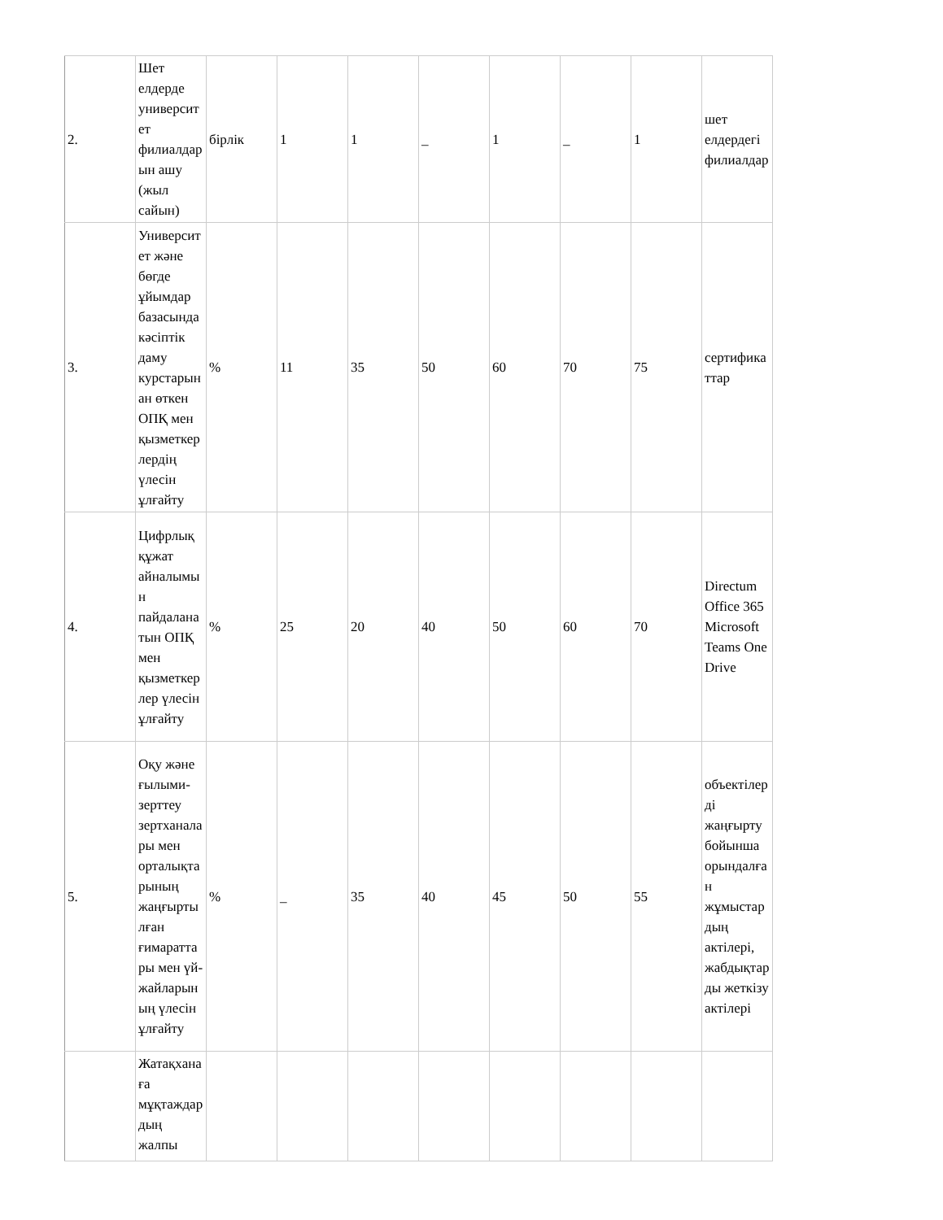| 2. | Шет елдерде университет филиалдарын ашу (жыл сайын) | бірлік | 1 | 1 | _ | 1 | _ | 1 | шет елдердегі филиалдар |
| 3. | Университет және бөгде ұйымдар базасында кәсіптік даму курстарынан өткен ОПҚ мен қызметкерлердің үлесін ұлғайту | % | 11 | 35 | 50 | 60 | 70 | 75 | сертификаттар |
| 4. | Цифрлық құжат айналымын пайдаланатын ОПҚ мен қызметкерлер үлесін ұлғайту | % | 25 | 20 | 40 | 50 | 60 | 70 | Directum Office 365 Microsoft Teams One Drive |
| 5. | Оқу және ғылыми-зерттеу зертханалары мен орталықтарының жаңғыртылған ғимараттары мен үй-жайларының үлесін ұлғайту | % | _ | 35 | 40 | 45 | 50 | 55 | объектілерді жаңғырту бойынша орындалған жұмыстардың актілері, жабдықтарды жеткізу актілері |
| | Жатақханаға мұқтаждардың жалпы | | | | | | | | |